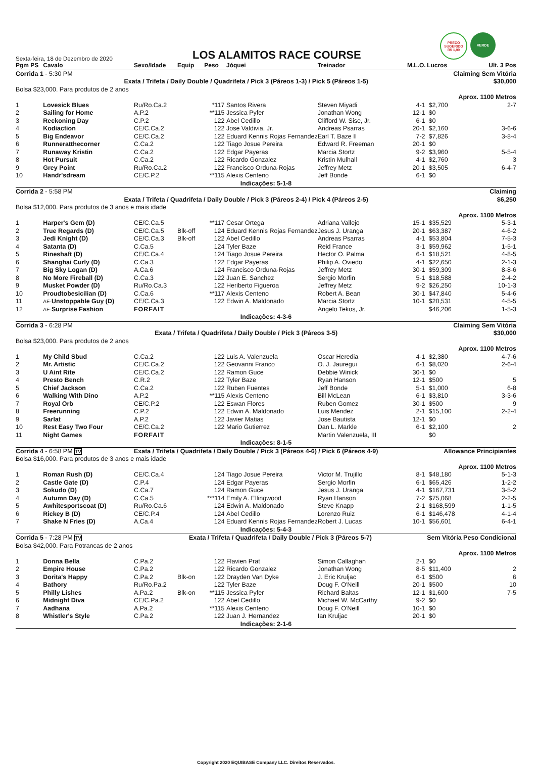PREÇO SUGERIDO
R$ 1,00
VERDE
Sexta-feira, 18 de Dezembro de 2020
LOS ALAMITOS RACE COURSE
| Pgm PS | Cavalo | Sexo/Idade | Equip | Peso | Jóquei | Treinador | M.L.O. | Lucros | Ult. 3 Pos |
| --- | --- | --- | --- | --- | --- | --- | --- | --- | --- |
| Corrida 1 - 5:30 PM | | | | Claiming Sem Vitória | | | | | |
| Exata / Trifeta / Daily Double / Quadrifeta / Pick 3 (Páreos 1-3) / Pick 5 (Páreos 1-5) | | | | | | | | | $30,000 |
| Bolsa $23,000. Para produtos de 2 anos | | | | | | | | | |
| Aprox. 1100 Metros | | | | | | | | | |
| 1 | Lovesick Blues | Ru/Ro.Ca.2 | | *117 | Santos Rivera | Steven Miyadi | 4-1 | $2,700 | 2-7 |
| 2 | Sailing for Home | A.P.2 | | **115 | Jessica Pyfer | Jonathan Wong | 12-1 | $0 | |
| 3 | Reckoning Day | C.P.2 | | 122 | Abel Cedillo | Clifford W. Sise, Jr. | 6-1 | $0 | |
| 4 | Kodiaction | CE/C.Ca.2 | | 122 | Jose Valdivia, Jr. | Andreas Psarras | 20-1 | $2,160 | 3-6-6 |
| 5 | Big Endeavor | CE/C.Ca.2 | | 122 | Eduard Kennis Rojas Fernandez | Earl T. Baze II | 7-2 | $7,826 | 3-8-4 |
| 6 | Runneratthecorner | C.Ca.2 | | 122 | Tiago Josue Pereira | Edward R. Freeman | 20-1 | $0 | |
| 7 | Runaway Kristin | C.Ca.2 | | 122 | Edgar Payeras | Marcia Stortz | 9-2 | $3,960 | 5-5-4 |
| 8 | Hot Pursuit | C.Ca.2 | | 122 | Ricardo Gonzalez | Kristin Mulhall | 4-1 | $2,760 | 3 |
| 9 | Grey Point | Ru/Ro.Ca.2 | | 122 | Francisco Orduna-Rojas | Jeffrey Metz | 20-1 | $3,505 | 6-4-7 |
| 10 | Handr'sdream | CE/C.P.2 | | **115 | Alexis Centeno | Jeff Bonde | 6-1 | $0 | |
| Indicações: 5-1-8 | | | | | | | | | |
| Corrida 2 - 5:58 PM | | | | Claiming | | | | | |
| Exata / Trifeta / Quadrifeta / Daily Double / Pick 3 (Páreos 2-4) / Pick 4 (Páreos 2-5) | | | | | | | | | $6,250 |
| Bolsa $12,000. Para produtos de 3 anos e mais idade | | | | | | | | | |
| Aprox. 1100 Metros | | | | | | | | | |
| 1 | Harper's Gem (D) | CE/C.Ca.5 | | **117 | Cesar Ortega | Adriana Vallejo | 15-1 | $35,529 | 5-3-1 |
| 2 | True Regards (D) | CE/C.Ca.5 | Blk-off | 124 | Eduard Kennis Rojas Fernandez | Jesus J. Uranga | 20-1 | $63,387 | 4-6-2 |
| 3 | Jedi Knight (D) | CE/C.Ca.3 | Blk-off | 122 | Abel Cedillo | Andreas Psarras | 4-1 | $53,804 | 7-5-3 |
| 4 | Satanta (D) | C.Ca.5 | | 124 | Tyler Baze | Reid France | 3-1 | $59,962 | 1-5-1 |
| 5 | Rineshaft (D) | CE/C.Ca.4 | | 124 | Tiago Josue Pereira | Hector O. Palma | 6-1 | $18,521 | 4-8-5 |
| 6 | Shanghai Curly (D) | C.Ca.3 | | 122 | Edgar Payeras | Philip A. Oviedo | 4-1 | $22,650 | 2-1-3 |
| 7 | Big Sky Logan (D) | A.Ca.6 | | 124 | Francisco Orduna-Rojas | Jeffrey Metz | 30-1 | $59,309 | 8-8-6 |
| 8 | No More Fireball (D) | C.Ca.3 | | 122 | Juan E. Sanchez | Sergio Morfin | 5-1 | $18,588 | 2-4-2 |
| 9 | Musket Powder (D) | Ru/Ro.Ca.3 | | 122 | Heriberto Figueroa | Jeffrey Metz | 9-2 | $26,250 | 10-1-3 |
| 10 | Proudtobesicilian (D) | C.Ca.6 | | **117 | Alexis Centeno | Robert A. Bean | 30-1 | $47,840 | 5-4-6 |
| 11 | AE- Unstoppable Guy (D) | CE/C.Ca.3 | | 122 | Edwin A. Maldonado | Marcia Stortz | 10-1 | $20,531 | 4-5-5 |
| 12 | AE- Surprise Fashion | FORFAIT | | | | Angelo Tekos, Jr. | | $46,206 | 1-5-3 |
| Indicações: 4-3-6 | | | | | | | | | |
| Corrida 3 - 6:28 PM | | | | Claiming Sem Vitória | | | | | |
| Exata / Trifeta / Quadrifeta / Daily Double / Pick 3 (Páreos 3-5) | | | | | | | | | $30,000 |
| Bolsa $23,000. Para produtos de 2 anos | | | | | | | | | |
| Aprox. 1100 Metros | | | | | | | | | |
| 1 | My Child Sbud | C.Ca.2 | | 122 | Luis A. Valenzuela | Oscar Heredia | 4-1 | $2,380 | 4-7-6 |
| 2 | Mr. Artistic | CE/C.Ca.2 | | 122 | Geovanni Franco | O. J. Jauregui | 6-1 | $8,020 | 2-6-4 |
| 3 | U Aint Rite | CE/C.Ca.2 | | 122 | Ramon Guce | Debbie Winick | 30-1 | $0 | |
| 4 | Presto Bench | C.R.2 | | 122 | Tyler Baze | Ryan Hanson | 12-1 | $500 | 5 |
| 5 | Chief Jackson | C.Ca.2 | | 122 | Ruben Fuentes | Jeff Bonde | 5-1 | $1,000 | 6-8 |
| 6 | Walking With Dino | A.P.2 | | **115 | Alexis Centeno | Bill McLean | 6-1 | $3,810 | 3-3-6 |
| 7 | Royal Orb | CE/C.P.2 | | 122 | Eswan Flores | Ruben Gomez | 30-1 | $500 | 9 |
| 8 | Freerunning | C.P.2 | | 122 | Edwin A. Maldonado | Luis Mendez | 2-1 | $15,100 | 2-2-4 |
| 9 | Sarlat | A.P.2 | | 122 | Javier Matias | Jose Bautista | 12-1 | $0 | |
| 10 | Rest Easy Two Four | CE/C.Ca.2 | | 122 | Mario Gutierrez | Dan L. Markle | 6-1 | $2,100 | 2 |
| 11 | Night Games | FORFAIT | | | | Martin Valenzuela, III | | $0 | |
| Indicações: 8-1-5 | | | | | | | | | |
| Corrida 4 - 6:58 PM TV | | Exata / Trifeta / Quadrifeta / Daily Double / Pick 3 (Páreos 4-6) / Pick 6 (Páreos 4-9) | | | | | | Allowance Principiantes | |
| Bolsa $16,000. Para produtos de 3 anos e mais idade | | | | | | | | | |
| Aprox. 1100 Metros | | | | | | | | | |
| 1 | Roman Rush (D) | CE/C.Ca.4 | | 124 | Tiago Josue Pereira | Victor M. Trujillo | 8-1 | $48,180 | 5-1-3 |
| 2 | Castle Gate (D) | C.P.4 | | 124 | Edgar Payeras | Sergio Morfin | 6-1 | $65,426 | 1-2-2 |
| 3 | Sokudo (D) | C.Ca.7 | | 124 | Ramon Guce | Jesus J. Uranga | 4-1 | $167,731 | 3-5-2 |
| 4 | Autumn Day (D) | C.Ca.5 | | ***114 | Emily A. Ellingwood | Ryan Hanson | 7-2 | $75,068 | 2-2-5 |
| 5 | Awhitesportscoat (D) | Ru/Ro.Ca.6 | | 124 | Edwin A. Maldonado | Steve Knapp | 2-1 | $168,599 | 1-1-5 |
| 6 | Rickey B (D) | CE/C.P.4 | | 124 | Abel Cedillo | Lorenzo Ruiz | 6-1 | $146,478 | 4-1-4 |
| 7 | Shake N Fries (D) | A.Ca.4 | | 124 | Eduard Kennis Rojas Fernandez | Robert J. Lucas | 10-1 | $56,601 | 6-4-1 |
| Indicações: 5-4-3 | | | | | | | | | |
| Corrida 5 - 7:28 PM TV | | Exata / Trifeta / Quadrifeta / Daily Double / Pick 3 (Páreos 5-7) | | | | | | Sem Vitória Peso Condicional | |
| Bolsa $42,000. Para Potrancas de 2 anos | | | | | | | | | |
| Aprox. 1100 Metros | | | | | | | | | |
| 1 | Donna Bella | C.Pa.2 | | 122 | Flavien Prat | Simon Callaghan | 2-1 | $0 | |
| 2 | Empire House | C.Pa.2 | | 122 | Ricardo Gonzalez | Jonathan Wong | 8-5 | $11,400 | 2 |
| 3 | Dorita's Happy | C.Pa.2 | Blk-on | 122 | Drayden Van Dyke | J. Eric Kruljac | 6-1 | $500 | 6 |
| 4 | Bathory | Ru/Ro.Pa.2 | | 122 | Tyler Baze | Doug F. O'Neill | 20-1 | $500 | 10 |
| 5 | Philly Lishes | A.Pa.2 | Blk-on | **115 | Jessica Pyfer | Richard Baltas | 12-1 | $1,600 | 7-5 |
| 6 | Midnight Diva | CE/C.Pa.2 | | 122 | Abel Cedillo | Michael W. McCarthy | 9-2 | $0 | |
| 7 | Aadhana | A.Pa.2 | | **115 | Alexis Centeno | Doug F. O'Neill | 10-1 | $0 | |
| 8 | Whistler's Style | C.Pa.2 | | 122 | Juan J. Hernandez | Ian Kruljac | 20-1 | $0 | |
| Indicações: 2-1-6 | | | | | | | | | |
Copyright 2020 EQUIBASE Company LLC. Direitos Reservados.